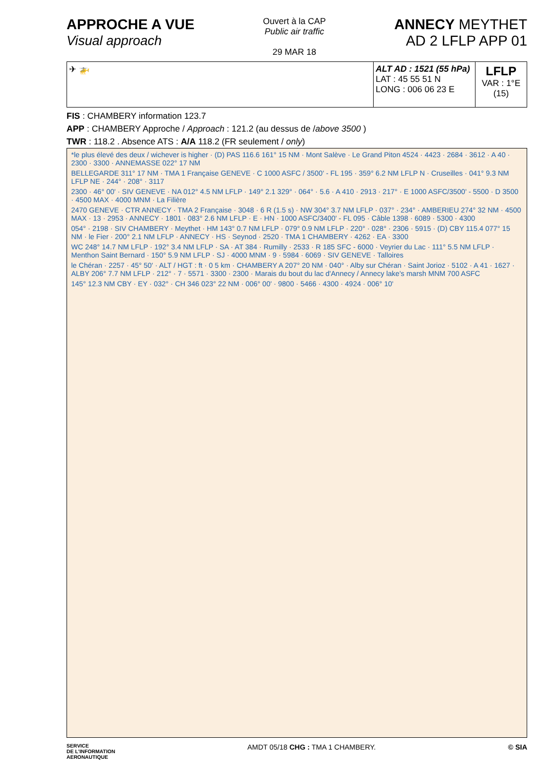APPROCHE A VUE
Visual approach
Ouvert à la CAP
Public air traffic
29 MAR 18
ANNECY MEYTHET
AD 2 LFLP APP 01
| ✈ 🚁 | ALT AD : 1521 (55 hPa) LAT : 45 55 51 N LONG : 006 06 23 E | LFLP VAR : 1°E (15) |
FIS : CHAMBERY information 123.7
APP : CHAMBERY Approche / Approach : 121.2 (au dessus de /above 3500 )
TWR : 118.2 . Absence ATS : A/A 118.2 (FR seulement / only)
*le plus élevé des deux / wichever is higher · (D) PAS 116.6 161° 15 NM · Mont Salève · Le Grand Piton 4524 · 4423 · 2684 · 3612 · A 40 · 2300 · 3300 · ANNEMASSE 022° 17 NM
BELLEGARDE 311° 17 NM · TMA 1 Française GENEVE · C 1000 ASFC / 3500' - FL 195 · 359° 6.2 NM LFLP N · Cruseilles · 041° 9.3 NM LFLP NE · 244° · 208° · 3117
2300 · 46° 00' · SIV GENEVE · NA 012° 4.5 NM LFLP · 149° 2.1 329° · 064° · 5.6 · A 410 · 2913 · 217° · E 1000 ASFC/3500' - 5500 · D 3500 · 4500 MAX · 4000 MNM · La Filière
2470 GENEVE · CTR ANNECY · TMA 2 Française · 3048 · 6 R (1.5 s) · NW 304° 3.7 NM LFLP · 037° · 234° · AMBERIEU 274° 32 NM · 4500 MAX · 13 · 2953 · ANNECY · 1801 · 083° 2.6 NM LFLP · E · HN · 1000 ASFC/3400' - FL 095 · Câble 1398 · 6089 · 5300 · 4300
054° · 2198 · SIV CHAMBERY · Meythet · HM 143° 0.7 NM LFLP · 079° 0.9 NM LFLP · 220° · 028° · 2306 · 5915 · (D) CBY 115.4 077° 15 NM · le Fier · 200° 2.1 NM LFLP · ANNECY · HS · Seynod · 2520 · TMA 1 CHAMBERY · 4262 · EA · 3300
WC 248° 14.7 NM LFLP · 192° 3.4 NM LFLP · SA · AT 384 · Rumilly · 2533 · R 185 SFC - 6000 · Veyrier du Lac · 111° 5.5 NM LFLP · Menthon Saint Bernard · 150° 5.9 NM LFLP · SJ · 4000 MNM · 9 · 5984 · 6069 · SIV GENEVE · Talloires
le Chéran · 2257 · 45° 50' · ALT / HGT : ft · 0 5 km · CHAMBERY A 207° 20 NM · 040° · Alby sur Chéran · Saint Jorioz · 5102 · A 41 · 1627 · ALBY 206° 7.7 NM LFLP · 212° · 7 · 5571 · 3300 · 2300 · Marais du bout du lac d'Annecy / Annecy lake's marsh MNM 700 ASFC
145° 12.3 NM CBY · EY · 032° · CH 346 023° 22 NM · 006° 00' · 9800 · 5466 · 4300 · 4924 · 006° 10'
SERVICE
DE L'INFORMATION
AERONAUTIQUE
AMDT 05/18 CHG : TMA 1 CHAMBERY.
© SIA